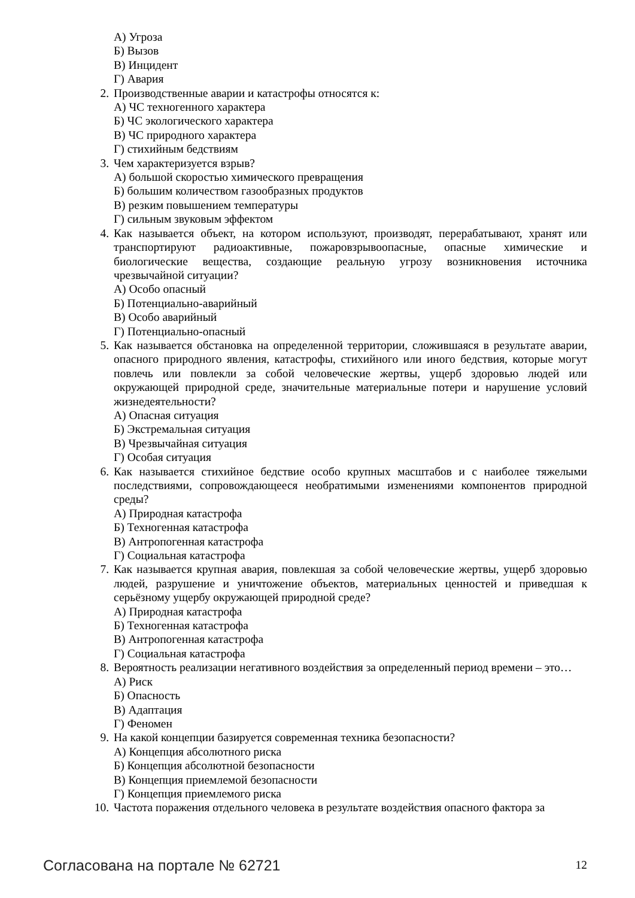А) Угроза
Б) Вызов
В) Инцидент
Г) Авария
2. Производственные аварии и катастрофы относятся к:
А) ЧС техногенного характера
Б) ЧС экологического характера
В) ЧС природного характера
Г) стихийным бедствиям
3. Чем характеризуется взрыв?
А) большой скоростью химического превращения
Б) большим количеством газообразных продуктов
В) резким повышением температуры
Г) сильным звуковым эффектом
4. Как называется объект, на котором используют, производят, перерабатывают, хранят или транспортируют радиоактивные, пожаровзрывоопасные, опасные химические и биологические вещества, создающие реальную угрозу возникновения источника чрезвычайной ситуации?
А) Особо опасный
Б) Потенциально-аварийный
В) Особо аварийный
Г) Потенциально-опасный
5. Как называется обстановка на определенной территории, сложившаяся в результате аварии, опасного природного явления, катастрофы, стихийного или иного бедствия, которые могут повлечь или повлекли за собой человеческие жертвы, ущерб здоровью людей или окружающей природной среде, значительные материальные потери и нарушение условий жизнедеятельности?
А) Опасная ситуация
Б) Экстремальная ситуация
В) Чрезвычайная ситуация
Г) Особая ситуация
6. Как называется стихийное бедствие особо крупных масштабов и с наиболее тяжелыми последствиями, сопровождающееся необратимыми изменениями компонентов природной среды?
А) Природная катастрофа
Б) Техногенная катастрофа
В) Антропогенная катастрофа
Г) Социальная катастрофа
7. Как называется крупная авария, повлекшая за собой человеческие жертвы, ущерб здоровью людей, разрушение и уничтожение объектов, материальных ценностей и приведшая к серьёзному ущербу окружающей природной среде?
А) Природная катастрофа
Б) Техногенная катастрофа
В) Антропогенная катастрофа
Г) Социальная катастрофа
8. Вероятность реализации негативного воздействия за определенный период времени – это…
А) Риск
Б) Опасность
В) Адаптация
Г) Феномен
9. На какой концепции базируется современная техника безопасности?
А) Концепция абсолютного риска
Б) Концепция абсолютной безопасности
В) Концепция приемлемой безопасности
Г) Концепция приемлемого риска
10. Частота поражения отдельного человека в результате воздействия опасного фактора за
Согласована на портале № 62721 12